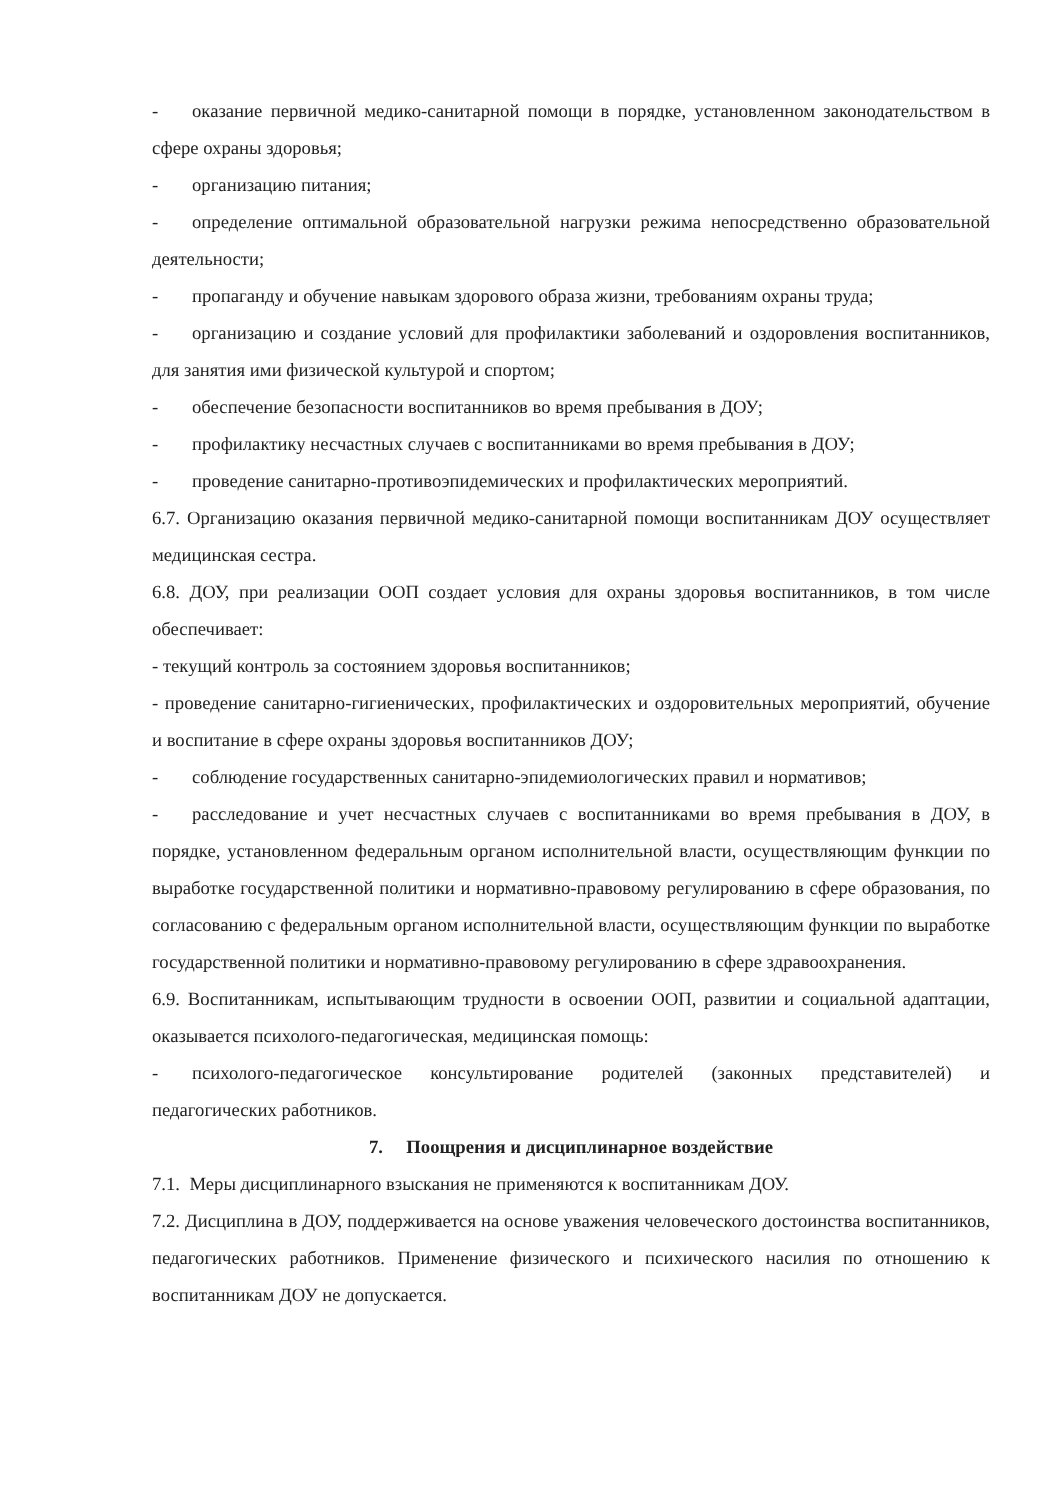- оказание первичной медико-санитарной помощи в порядке, установленном законодательством в сфере охраны здоровья;
- организацию питания;
- определение оптимальной образовательной нагрузки режима непосредственно образовательной деятельности;
- пропаганду и обучение навыкам здорового образа жизни, требованиям охраны труда;
- организацию и создание условий для профилактики заболеваний и оздоровления воспитанников, для занятия ими физической культурой и спортом;
- обеспечение безопасности воспитанников во время пребывания в ДОУ;
- профилактику несчастных случаев с воспитанниками во время пребывания в ДОУ;
- проведение санитарно-противоэпидемических и профилактических мероприятий.
6.7. Организацию оказания первичной медико-санитарной помощи воспитанникам ДОУ осуществляет медицинская сестра.
6.8. ДОУ, при реализации ООП создает условия для охраны здоровья воспитанников, в том числе обеспечивает:
- текущий контроль за состоянием здоровья воспитанников;
- проведение санитарно-гигиенических, профилактических и оздоровительных мероприятий, обучение и воспитание в сфере охраны здоровья воспитанников ДОУ;
- соблюдение государственных санитарно-эпидемиологических правил и нормативов;
- расследование и учет несчастных случаев с воспитанниками во время пребывания в ДОУ, в порядке, установленном федеральным органом исполнительной власти, осуществляющим функции по выработке государственной политики и нормативно-правовому регулированию в сфере образования, по согласованию с федеральным органом исполнительной власти, осуществляющим функции по выработке государственной политики и нормативно-правовому регулированию в сфере здравоохранения.
6.9. Воспитанникам, испытывающим трудности в освоении ООП, развитии и социальной адаптации, оказывается психолого-педагогическая, медицинская помощь:
- психолого-педагогическое консультирование родителей (законных представителей) и педагогических работников.
7. Поощрения и дисциплинарное воздействие
7.1. Меры дисциплинарного взыскания не применяются к воспитанникам ДОУ.
7.2. Дисциплина в ДОУ, поддерживается на основе уважения человеческого достоинства воспитанников, педагогических работников. Применение физического и психического насилия по отношению к воспитанникам ДОУ не допускается.